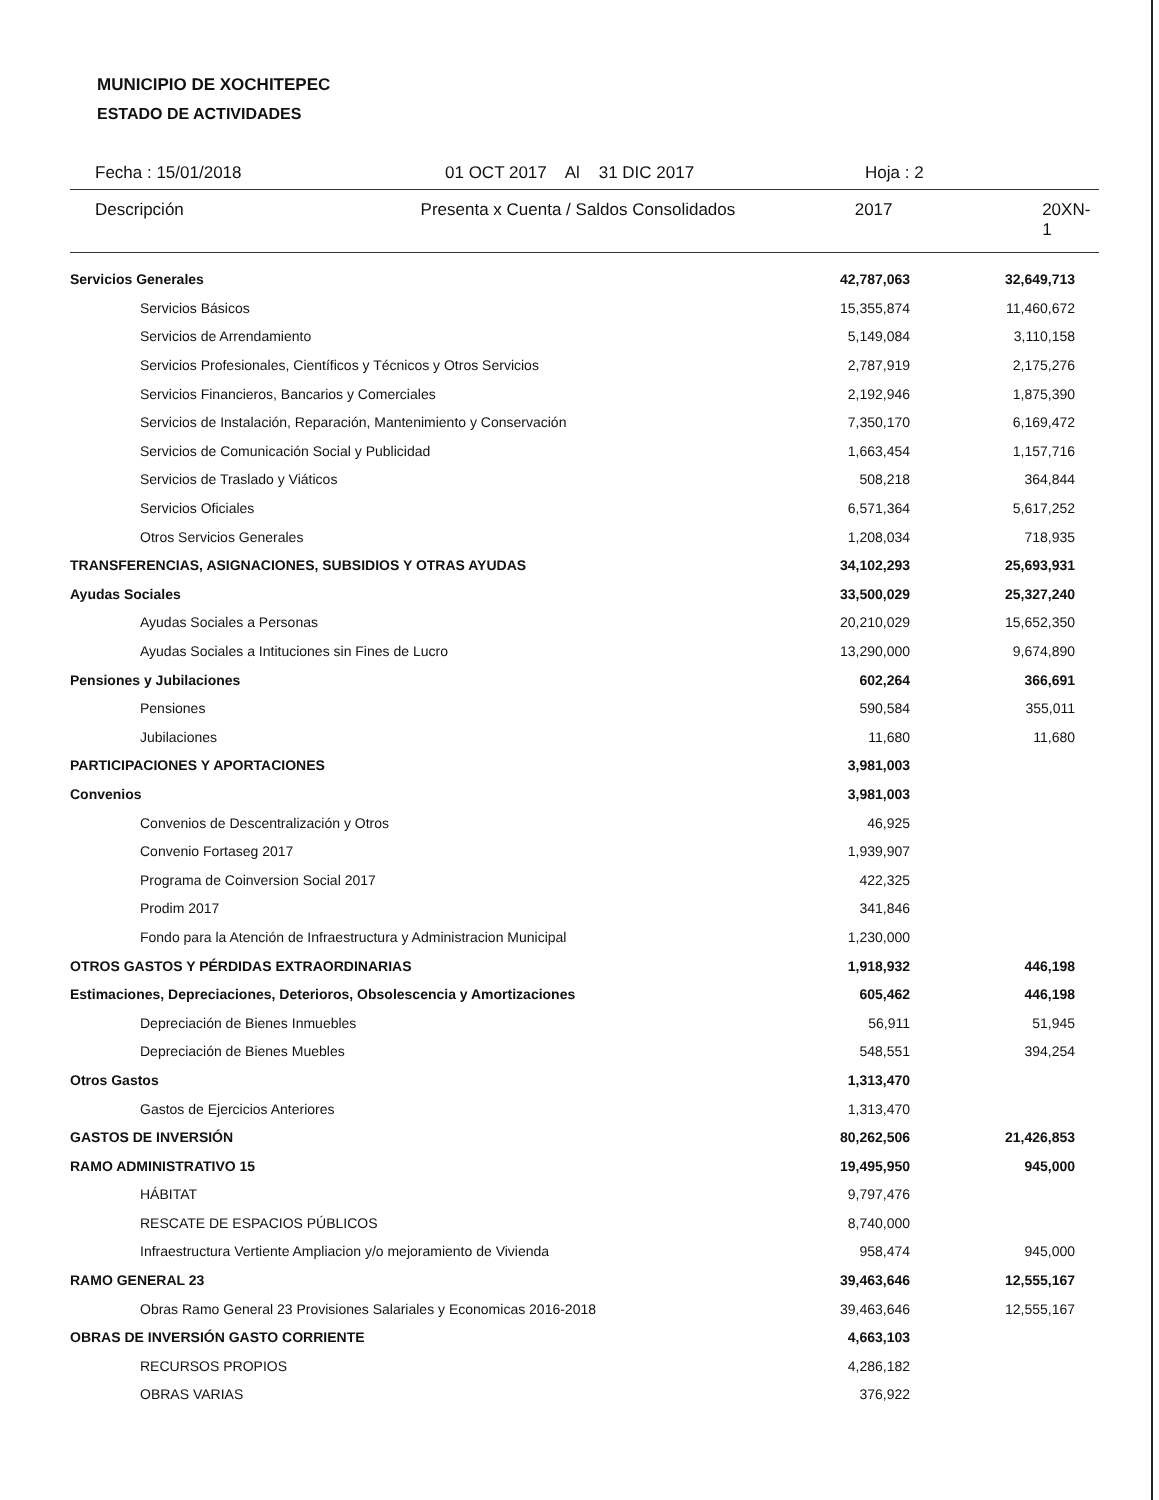MUNICIPIO DE XOCHITEPEC
ESTADO DE ACTIVIDADES
Fecha : 15/01/2018 01 OCT 2017 Al 31 DIC 2017 Hoja : 2
Descripción Presenta x Cuenta / Saldos Consolidados 2017 20XN-1
| Servicios Generales | 42,787,063 | 32,649,713 |
| Servicios Básicos | 15,355,874 | 11,460,672 |
| Servicios de Arrendamiento | 5,149,084 | 3,110,158 |
| Servicios Profesionales, Científicos y Técnicos y Otros Servicios | 2,787,919 | 2,175,276 |
| Servicios Financieros, Bancarios y Comerciales | 2,192,946 | 1,875,390 |
| Servicios de Instalación, Reparación, Mantenimiento y Conservación | 7,350,170 | 6,169,472 |
| Servicios de Comunicación Social y Publicidad | 1,663,454 | 1,157,716 |
| Servicios de Traslado y Viáticos | 508,218 | 364,844 |
| Servicios Oficiales | 6,571,364 | 5,617,252 |
| Otros Servicios Generales | 1,208,034 | 718,935 |
| TRANSFERENCIAS, ASIGNACIONES, SUBSIDIOS Y OTRAS AYUDAS | 34,102,293 | 25,693,931 |
| Ayudas Sociales | 33,500,029 | 25,327,240 |
| Ayudas Sociales a Personas | 20,210,029 | 15,652,350 |
| Ayudas Sociales a Intituciones sin Fines de Lucro | 13,290,000 | 9,674,890 |
| Pensiones y Jubilaciones | 602,264 | 366,691 |
| Pensiones | 590,584 | 355,011 |
| Jubilaciones | 11,680 | 11,680 |
| PARTICIPACIONES Y APORTACIONES | 3,981,003 | |
| Convenios | 3,981,003 | |
| Convenios de Descentralización y Otros | 46,925 | |
| Convenio Fortaseg 2017 | 1,939,907 | |
| Programa de Coinversion Social 2017 | 422,325 | |
| Prodim 2017 | 341,846 | |
| Fondo para la Atención de Infraestructura y Administracion Municipal | 1,230,000 | |
| OTROS GASTOS Y PÉRDIDAS EXTRAORDINARIAS | 1,918,932 | 446,198 |
| Estimaciones, Depreciaciones, Deterioros, Obsolescencia y Amortizaciones | 605,462 | 446,198 |
| Depreciación de Bienes Inmuebles | 56,911 | 51,945 |
| Depreciación de Bienes Muebles | 548,551 | 394,254 |
| Otros Gastos | 1,313,470 | |
| Gastos de Ejercicios Anteriores | 1,313,470 | |
| GASTOS DE INVERSIÓN | 80,262,506 | 21,426,853 |
| RAMO ADMINISTRATIVO 15 | 19,495,950 | 945,000 |
| HÁBITAT | 9,797,476 | |
| RESCATE DE ESPACIOS PÚBLICOS | 8,740,000 | |
| Infraestructura Vertiente Ampliacion y/o mejoramiento de Vivienda | 958,474 | 945,000 |
| RAMO GENERAL 23 | 39,463,646 | 12,555,167 |
| Obras Ramo General 23 Provisiones Salariales y Economicas 2016-2018 | 39,463,646 | 12,555,167 |
| OBRAS DE INVERSIÓN GASTO CORRIENTE | 4,663,103 | |
| RECURSOS PROPIOS | 4,286,182 | |
| OBRAS VARIAS | 376,922 | |